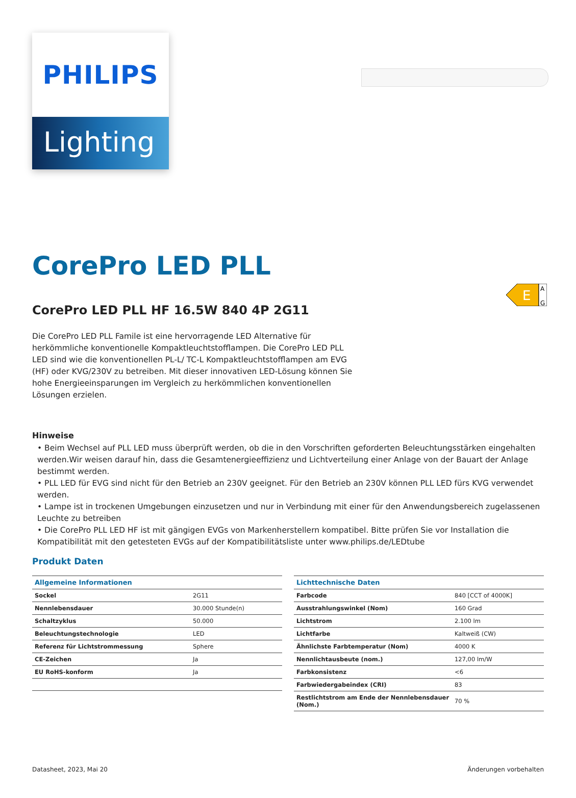E
A
G
PHILIPS
Lighting
CorePro LED PLL
CorePro LED PLL HF 16.5W 840 4P 2G11
Die CorePro LED PLL Famile ist eine hervorragende LED Alternative für herkömmliche konventionelle Kompaktleuchtstofflampen. Die CorePro LED PLL LED sind wie die konventionellen PL-L/ TC-L Kompaktleuchtstofflampen am EVG (HF) oder KVG/230V zu betreiben. Mit dieser innovativen LED-Lösung können Sie hohe Energieeinsparungen im Vergleich zu herkömmlichen konventionellen Lösungen erzielen.
Hinweise
• Beim Wechsel auf PLL LED muss überprüft werden, ob die in den Vorschriften geforderten Beleuchtungsstärken eingehalten werden.Wir weisen darauf hin, dass die Gesamtenergieeffizienz und Lichtverteilung einer Anlage von der Bauart der Anlage bestimmt werden.
• PLL LED für EVG sind nicht für den Betrieb an 230V geeignet. Für den Betrieb an 230V können PLL LED fürs KVG verwendet werden.
• Lampe ist in trockenen Umgebungen einzusetzen und nur in Verbindung mit einer für den Anwendungsbereich zugelassenen Leuchte zu betreiben
• Die CorePro PLL LED HF ist mit gängigen EVGs von Markenherstellern kompatibel. Bitte prüfen Sie vor Installation die Kompatibilität mit den getesteten EVGs auf der Kompatibilitätsliste unter www.philips.de/LEDtube
Produkt Daten
| Allgemeine Informationen | |
| --- | --- |
| Sockel | 2G11 |
| Nennlebensdauer | 30.000 Stunde(n) |
| Schaltzyklus | 50.000 |
| Beleuchtungstechnologie | LED |
| Referenz für Lichtstrommessung | Sphere |
| CE-Zeichen | Ja |
| EU RoHS-konform | Ja |
| Lichttechnische Daten | |
| --- | --- |
| Farbcode | 840 [CCT of 4000K] |
| Ausstrahlungswinkel (Nom) | 160 Grad |
| Lichtstrom | 2.100 lm |
| Lichtfarbe | Kaltweiß (CW) |
| Ähnlichste Farbtemperatur (Nom) | 4000 K |
| Nennlichtausbeute (nom.) | 127,00 lm/W |
| Farbkonsistenz | <6 |
| Farbwiedergabeindex (CRI) | 83 |
| Restlichtstrom am Ende der Nennlebensdauer (Nom.) | 70 % |
Datasheet, 2023, Mai 20 Änderungen vorbehalten